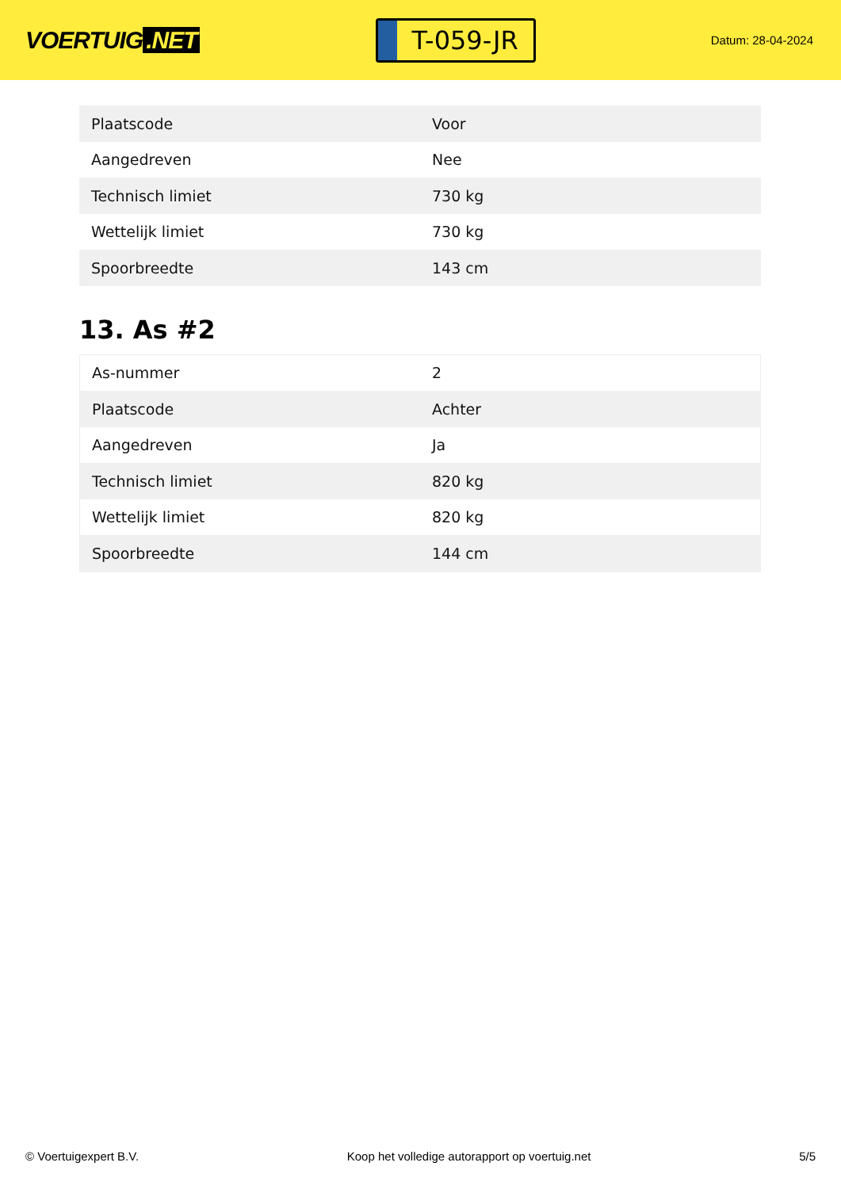VOERTUIG.NET
T-059-JR
Datum: 28-04-2024
| Plaatscode | Voor |
| Aangedreven | Nee |
| Technisch limiet | 730 kg |
| Wettelijk limiet | 730 kg |
| Spoorbreedte | 143 cm |
13. As #2
| As-nummer | 2 |
| Plaatscode | Achter |
| Aangedreven | Ja |
| Technisch limiet | 820 kg |
| Wettelijk limiet | 820 kg |
| Spoorbreedte | 144 cm |
© Voertuigexpert B.V. Koop het volledige autorapport op voertuig.net 5/5